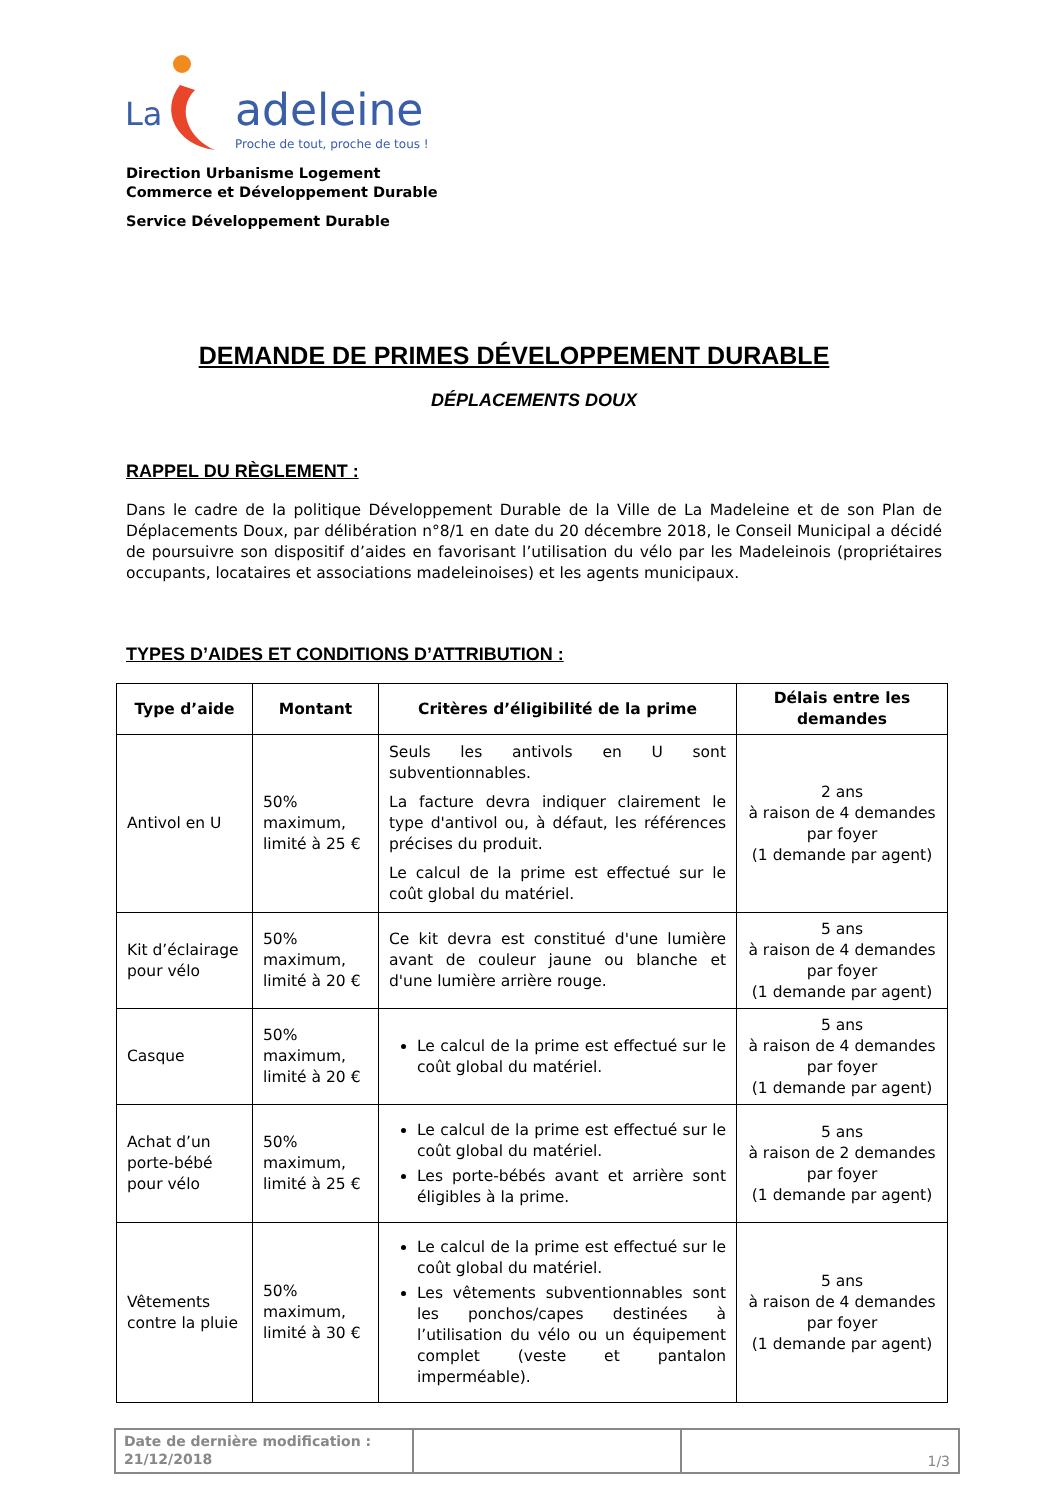La
adeleine
Proche de tout, proche de tous !
Direction Urbanisme Logement
Commerce et Développement Durable
Service Développement Durable
DEMANDE DE PRIMES DÉVELOPPEMENT DURABLE
DÉPLACEMENTS DOUX
RAPPEL DU RÈGLEMENT :
Dans le cadre de la politique Développement Durable de la Ville de La Madeleine et de son Plan de Déplacements Doux, par délibération n°8/1 en date du 20 décembre 2018, le Conseil Municipal a décidé de poursuivre son dispositif d’aides en favorisant l’utilisation du vélo par les Madeleinois (propriétaires occupants, locataires et associations madeleinoises) et les agents municipaux.
TYPES D’AIDES ET CONDITIONS D’ATTRIBUTION :
| Type d’aide | Montant | Critères d’éligibilité de la prime | Délais entre les demandes |
| --- | --- | --- | --- |
| Antivol en U | 50% maximum, limité à 25 € | Seuls les antivols en U sont subventionnables. La facture devra indiquer clairement le type d'antivol ou, à défaut, les références précises du produit. Le calcul de la prime est effectué sur le coût global du matériel. | 2 ans à raison de 4 demandes par foyer (1 demande par agent) |
| Kit d’éclairage pour vélo | 50% maximum, limité à 20 € | Ce kit devra est constitué d'une lumière avant de couleur jaune ou blanche et d'une lumière arrière rouge. | 5 ans à raison de 4 demandes par foyer (1 demande par agent) |
| Casque | 50% maximum, limité à 20 € | Le calcul de la prime est effectué sur le coût global du matériel. | 5 ans à raison de 4 demandes par foyer (1 demande par agent) |
| Achat d’un porte-bébé pour vélo | 50% maximum, limité à 25 € | Le calcul de la prime est effectué sur le coût global du matériel. Les porte-bébés avant et arrière sont éligibles à la prime. | 5 ans à raison de 2 demandes par foyer (1 demande par agent) |
| Vêtements contre la pluie | 50% maximum, limité à 30 € | Le calcul de la prime est effectué sur le coût global du matériel. Les vêtements subventionnables sont les ponchos/capes destinées à l’utilisation du vélo ou un équipement complet (veste et pantalon imperméable). | 5 ans à raison de 4 demandes par foyer (1 demande par agent) |
| Date de dernière modification : 21/12/2018 | | 1/3 |